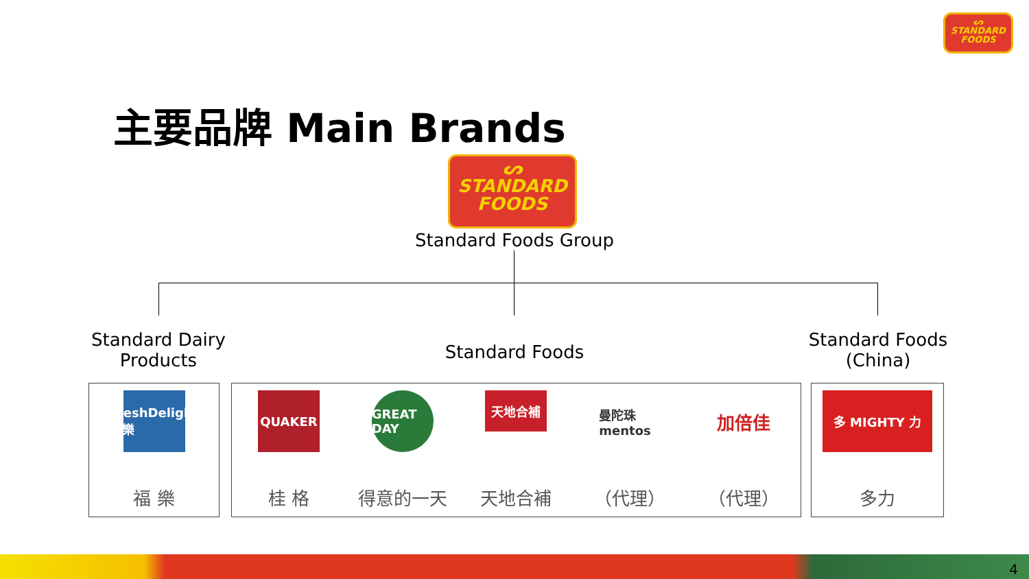ᔕ
STANDARD
FOODS
主要品牌 Main Brands
ᔕ
STANDARD
FOODS
Standard Foods Group
Standard Dairy
Products
Standard Foods
Standard Foods
(China)
FreshDelight 福樂
福 樂
QUAKER
桂 格
GREAT DAY
得意的一天
天地合補
天地合補
曼陀珠 mentos
（代理）
加倍佳
（代理）
多 MIGHTY 力
多力
4